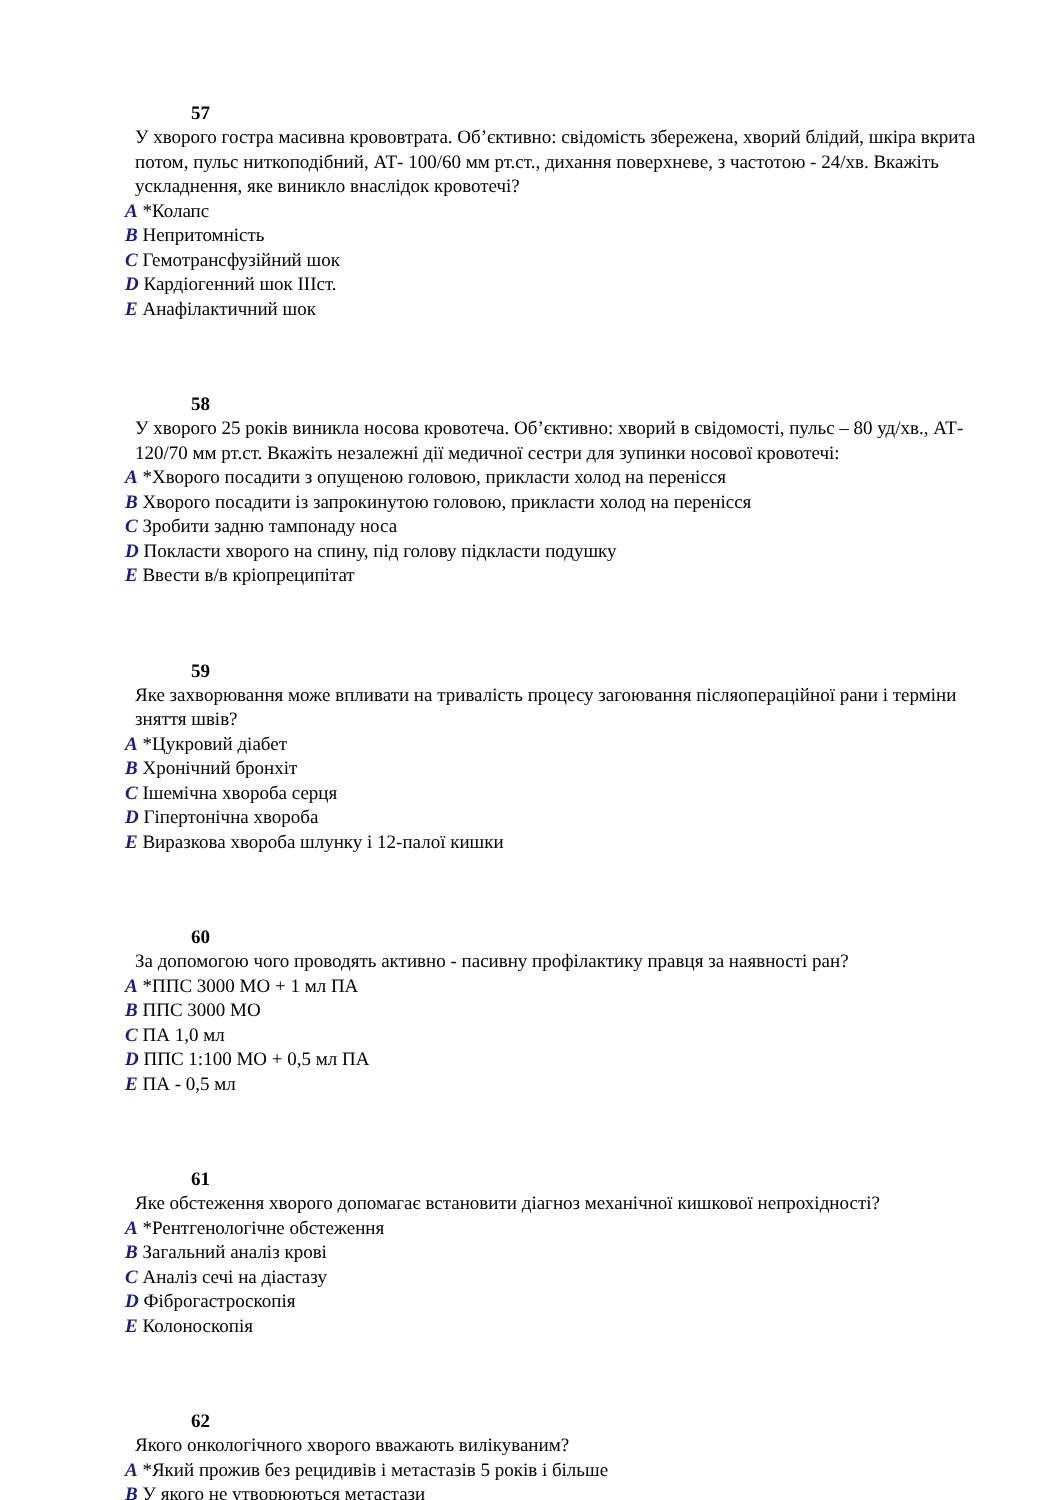57
У хворого гостра масивна крововтрата. Об’єктивно: свідомість збережена, хворий блідий, шкіра вкрита потом, пульс ниткоподібний, АТ- 100/60 мм рт.ст., дихання поверхневе, з частотою - 24/хв. Вкажіть ускладнення, яке виникло внаслідок кровотечі?
A *Колапс
B Непритомність
C Гемотрансфузійний шок
D Кардіогенний шок IIIст.
E Анафілактичний шок
58
У хворого 25 років виникла носова кровотеча. Об’єктивно: хворий в свідомості, пульс – 80 уд/хв., АТ- 120/70 мм рт.ст. Вкажіть незалежні дії медичної сестри для зупинки носової кровотечі:
A *Хворого посадити з опущеною головою, прикласти холод на перенісся
B Хворого посадити із запрокинутою головою, прикласти холод на перенісся
C Зробити задню тампонаду носа
D Покласти хворого на спину, під голову підкласти подушку
E Ввести в/в кріопреципітат
59
Яке захворювання може впливати на тривалість процесу загоювання післяопераційної рани і терміни зняття швів?
A *Цукровий діабет
B Хронічний бронхіт
C Ішемічна хвороба серця
D Гіпертонічна хвороба
E Виразкова хвороба шлунку і 12-палої кишки
60
За допомогою чого проводять активно - пасивну профілактику правця за наявності ран?
A *ППС 3000 МО + 1 мл ПА
B ППС 3000 МО
C ПА 1,0 мл
D ППС 1:100 МО + 0,5 мл ПА
E ПА - 0,5 мл
61
Яке обстеження хворого допомагає встановити діагноз механічної кишкової непрохідності?
A *Рентгенологічне обстеження
B Загальний аналіз крові
C Аналіз сечі на діастазу
D Фіброгастроскопія
E Колоноскопія
62
Якого онкологічного хворого вважають вилікуваним?
A *Який прожив без рецидивів і метастазів 5 років і більше
B У якого не утворюються метастази